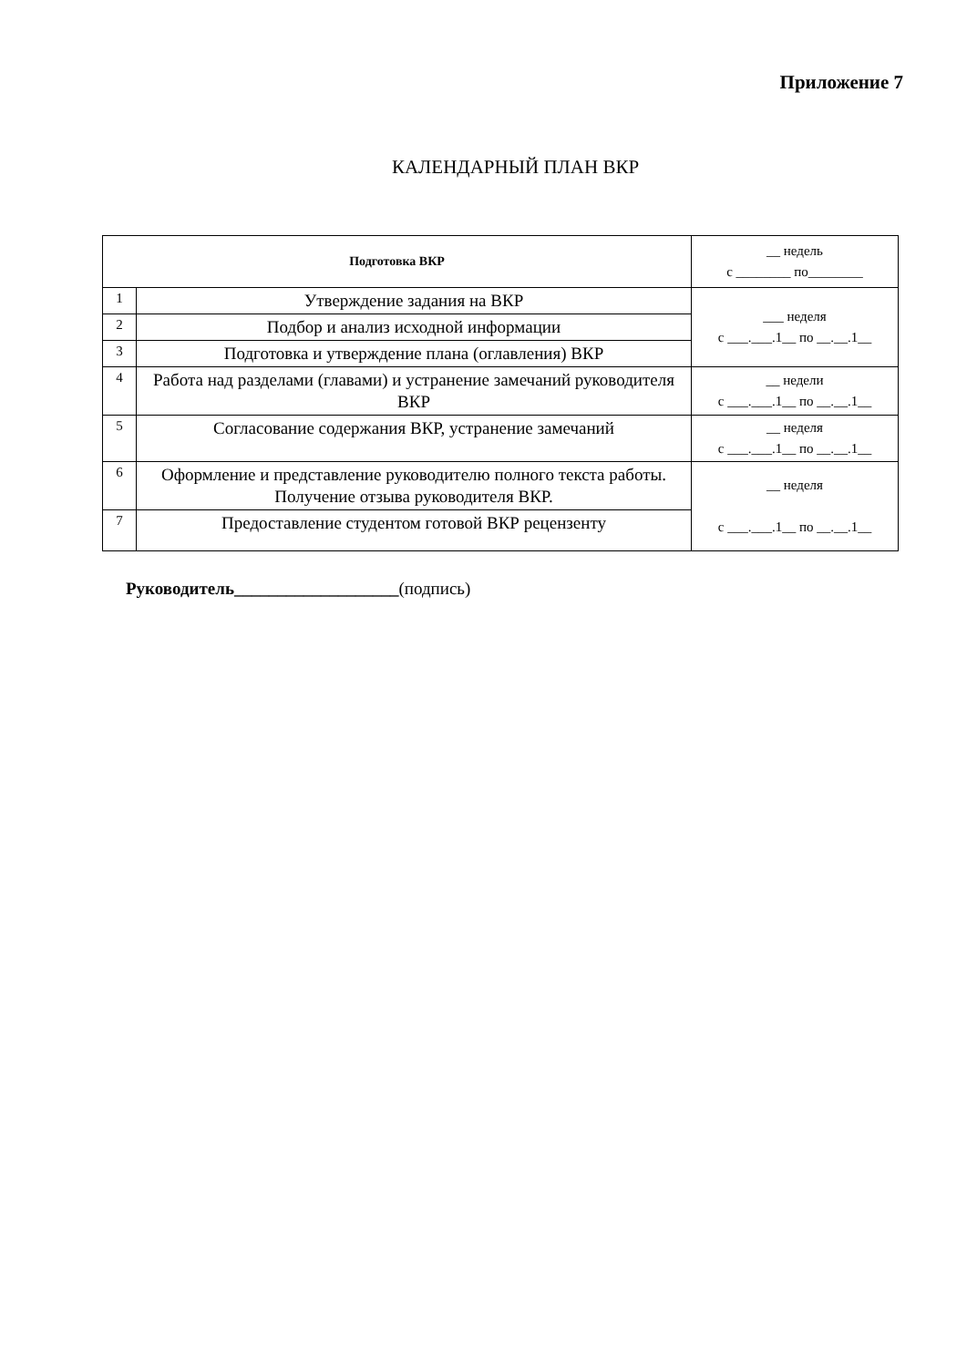Приложение 7
КАЛЕНДАРНЫЙ ПЛАН ВКР
| Подготовка ВКР | | __ недель с ________ по________ |
| 1 | Утверждение задания на ВКР | ___ неделя с ___.___.1__ по __.__.1__ |
| 2 | Подбор и анализ исходной информации | |
| 3 | Подготовка и утверждение плана (оглавления) ВКР | |
| 4 | Работа над разделами (главами) и устранение замечаний руководителя ВКР | __ недели с ___.___.1__ по __.__.1__ |
| 5 | Согласование содержания ВКР, устранение замечаний | __ неделя с ___.___.1__ по __.__.1__ |
| 6 | Оформление и представление руководителю полного текста работы. Получение отзыва руководителя ВКР. | __ неделя с ___.___.1__ по __.__.1__ |
| 7 | Предоставление студентом готовой ВКР рецензенту | |
Руководитель___________________(подпись)